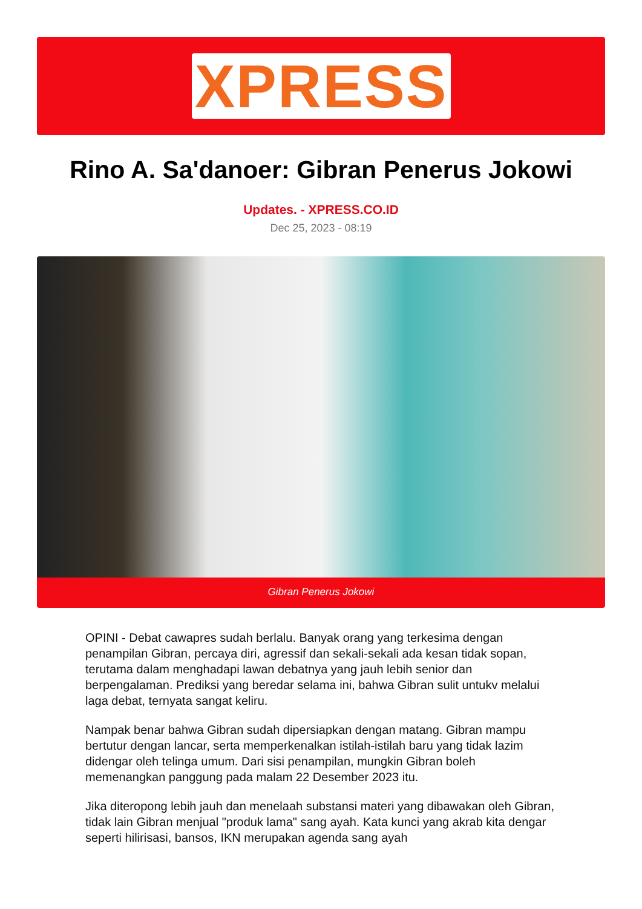XPRESS
Rino A. Sa'danoer: Gibran Penerus Jokowi
Updates. - XPRESS.CO.ID
Dec 25, 2023 - 08:19
Gibran Penerus Jokowi
OPINI - Debat cawapres sudah berlalu. Banyak orang yang terkesima dengan penampilan Gibran, percaya diri, agressif dan sekali-sekali ada kesan tidak sopan, terutama dalam menghadapi lawan debatnya yang jauh lebih senior dan berpengalaman. Prediksi yang beredar selama ini, bahwa Gibran sulit untukv melalui laga debat, ternyata sangat keliru.
Nampak benar bahwa Gibran sudah dipersiapkan dengan matang. Gibran mampu bertutur dengan lancar, serta memperkenalkan istilah-istilah baru yang tidak lazim didengar oleh telinga umum. Dari sisi penampilan, mungkin Gibran boleh memenangkan panggung pada malam 22 Desember 2023 itu.
Jika diteropong lebih jauh dan menelaah substansi materi yang dibawakan oleh Gibran, tidak lain Gibran menjual "produk lama" sang ayah. Kata kunci yang akrab kita dengar seperti hilirisasi, bansos, IKN merupakan agenda sang ayah